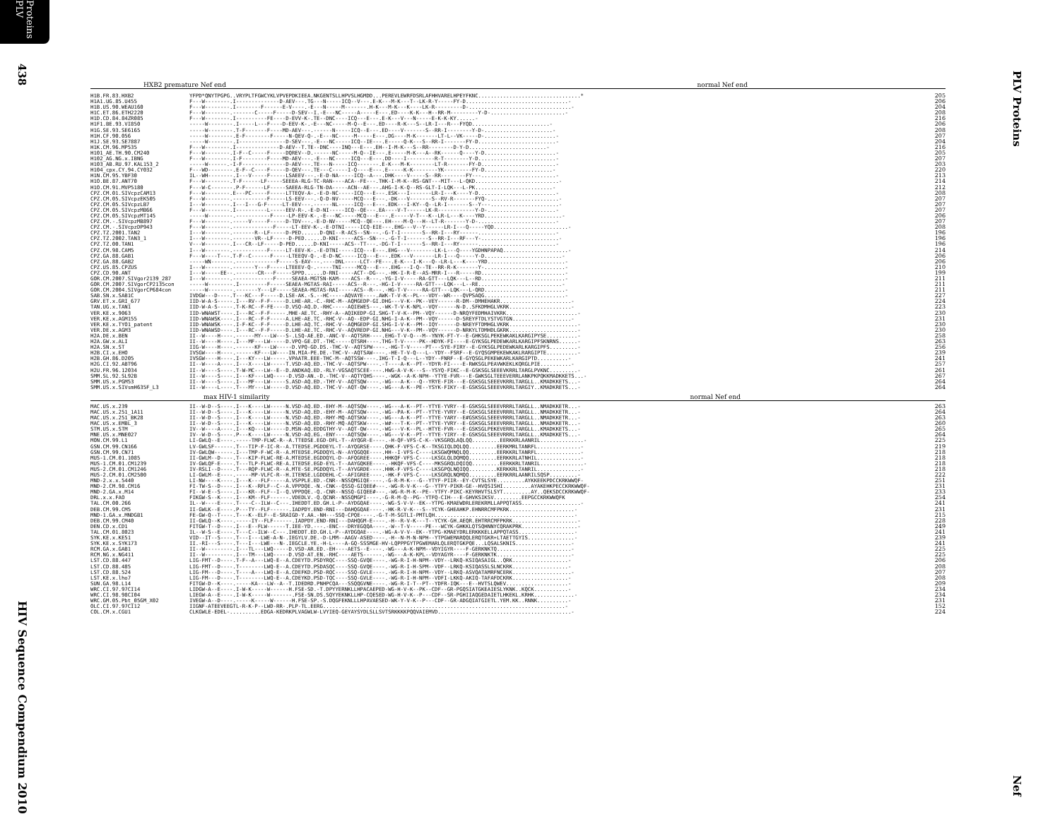PLV Proteins
438
HIV Sequence Compendium 2010
PLV Proteins
Nef
HXB2 premature Nef end normal Nef end
| H1B.FR.83.HXB2 | YFPD*QNYTPGPG..VRYPLTFGWCYKLVPVEPDKIEEA.NKGENTSLLHPVSLHGMDD...PEREVLEWRFDSRLAFHHVARELHPEYFKNC.................................* | 205 |
| H1A1.UG.85.U455 | F---W--------.I--------------D-AEV---.TG---N-----ICQ--V---.E-K---M-K---T--LK-R-Y-----FY-D.................................- | 206 |
| H1B.US.90.WEAU160 | F---W--------.I--------F------E-V----.-E---N-----M-------.H-K---M-K---K----LK-R---------D-.................................- | 204 |
| H1C.ET.86.ETH2220 | F---W--------.-------C-----F-----D-SEV--I.-E---NC-----A-----E---.ED----K-K---H--RR-M---------Y-D-........................- | 208 |
| H1D.CD.84.84ZR085 | F---W--------.I----------FE----D-EVV-K-.TE--DNC----ICQ---E---.E-K---V---N-----E-K-K-KY......- | 216 |
| H1F1.BE.93.VI850 | -----W--------.I-----L---F----D-EEV-K-.-E---NC-----M-Q--E---.ED----R-K---S--LR-I---R---FYQD.........................- | 206 |
| H1G.SE.93.SE6165 | -----W--------.T-F-------F----MD-AEV---.------N-----ICQ--E---.ED----V-------S--RR-I--------Y-D-......................- | 208 |
| H1H.CF.90.056 | -----W--------.E-F--------F-----N-QEV-Q-.-E---NC-----M-----E---.DG----M-K-------LT-L--VK-----D-.......................- | 207 |
| H1J.SE.93.SE7887 | -----W--------.I---------------D-SEV---.-E---NC-----ICQ--IE---.E-----Q-K---S--RR-I-------FY-D.........................- | 204 |
| H1K.CM.96.MP535 | F---W--------.I--------------D-AEV--T.TE--DNC----INQ---E---.EH--I-M-K---S--RR--------D-Y-D.........................- | 216 |
| H101_AE.TH.90.CM240 | F---W--------.I-F--C-----F-----DQREV--D.------NC-----M-Q--IE---.E-----M-K---A--RK------Q----Y-D.......................- | 205 |
| H102_AG.NG.x.IBNG | F---W--------.I-F--------F----MD-AEV---.-E---NC-----ICQ---E---.DD----I---------R-T--------Y-D.........................- | 207 |
| H103_AB.RU.97.KAL153_2 | -----W------.-I-F--------------D-AEV---.TE---N-----ICQ-------.E-K---M-K--------LT-R-------FY-D........................- | 203 |
| H104_cpx.CY.94.CY032 | F---WD--------.E-F--C----F-----D-QEV---.TE---C-----I-Q----E---.E-----K-K--------YK---------FY-D......................- | 220 |
| H1N.CM.95.YBF30 | IL--WH--------.I---V-----F-----LSAEEV---.-E-D-NA-----ICQ--A---.DHK----V-----S--RR--------FY---........................- | 213 |
| H1O.BE.87.ANT70 | F---W--------.T-F------LF-----SEEEA-RLG-TC-RAN----ACA--FE---.THK-I-M-K--RS-GNT---MIT---L-QKD...........................- | 214 |
| H1O.CM.91.MVP5180 | F---W-C-------.P-F------LF-----SAEEA-RLG-TN-DA-----ACN--AE---.AHG-I-K-Q--RS-GLT-I-LQK---L-PK.........................- | 212 |
| CPZ.CM.01.SIVcpzCAM13 | F---W--------.E---PC-----F-----LTTEQV-A-.-E-D-NC-----ICQ---E---.ESK---I-------LR-I---K----Y-D.........................- | 208 |
| CPZ.CM.05.SIVcpzEK505 | F---W--------.-----------F-----LS-EEV---.-Q-D-NV-----MCQ---E---.-DK---V-------S--RV-R-------FYQ-.......................- | 207 |
| CPZ.CM.05.SIVcpzLB7 | I---W--------.I---I---G-F-----LT-EEV---.------NL-----ICQ---E---.EDK---I-KY--Q--LR-I-------S--Y---......................- | 207 |
| CPZ.CM.05.SIVcpzMB66 | F---W--------.I----------L-----EEV-R-.-E-D-NI-----ICQ--QE---.EA----V-T------LK-R------------Y-D-......................- | 207 |
| CPZ.CM.05.SIVcpzMT145 | -----W--------.-----------F-----LP-EEV-K-.-E---NC-----MCQ---E---.E-----V-T---K--LR-L---K----YRD.........................- | 206 |
| CPZ.CM.-.SIVcpzMB897 | F---W--------.-----V-----F-----D-TDV---.-E-D-NV-----MCQ--QE---.EH----M-Q---H--LT-R-------Y-D-.........................- | 207 |
| CPZ.CM.-.SIVcpzDP943 | F---W--------.-------------F-----LT-EEV-K-.-E-DTNI-----ICQ-EIE---.EHG---V--Y------LR-I---Q-----YQD........................- | 208 |
| CPZ.TZ.2001.TAN2 | I---W--------.-------R--LF-----D-PED......D-QNI--R-ACS--SN---.-G-T-I-------S--RR-I---RY------.........................- | 196 |
| CPZ.TZ.2002.TAN3_1 | I---W--------.-------VR--LF-----D-PED......D-KNI-----ACS--SN---.-G-T-I-------S--RR-I---RF---Y-.........................- | 196 |
| CPZ.TZ.00.TAN1 | V---W--------.I---CR--LF-----D-PED......D-KNI-----ACS--TT---.-DG-T-I-------S--RR-I---RY------.........................- | 196 |
| CPZ.CM.98.CAM5 | I---W--------.-----------F-----LT-EEV-K-.-E-DTNI-----ICQ---E---.EHG---V--------LK-L---Q----YGDHNPAPAQ.....................- | 214 |
| CPZ.GA.88.GAB1 | F---W----T---.T-F--C------F-----LTEEQV-Q-.-E-D-NC-----ICQ---E---.EDK---V-------LR-I---Q-----Y-D.........................- | 206 |
| CPZ.GA.88.GAB2 | -----WN-------.-------------F-----S-EAV---.----DNL-----LCT--FE---.E-K---I-K---Q--LR-L---K----YRD.........................- | 206 |
| CPZ.US.85.CPZUS | I---W--------.-------Y---F-----LTEEEV-Q-.-----TNI-----MCQ---E---.EHG---I-Q--TE--RR-R-K-------Y-..........................- | 210 |
| CPZ.CD.90.ANT | I---W-----EE--.-------CR---F-----SPPD......D-RNI-----ACT--DG---.-HK-I-R-E--AS-MRR-I---R-----RD...........................- | 199 |
| GOR.CM.2007.SIVgor2139_287 | I---W--------.-------------F-----SEAEA-MGTSN-KAM----ACS--R---.-YG-I-V-----RA-GTT---LQK---L--RD...........................- | 211 |
| GOR.CM.2007.SIVgorCP2135con | -----W--------.I---------F-----SEAEA-MGTAS-RAI-----ACS--R---.-HG-I-V-----RA-GTT---LQK---L--RE...........................- | 211 |
| GOR.CM.2004.SIVgorCP684con | -----W--------.-------Y---LF-----SEAEA-MGTAS-RAI-----ACS--R---.-HG-T-V-----RA-GTT---LQK---L-QRD..........................- | 211 |
| SAB.SN.x.SAB1C | IVDGW---D----.T---KC---F-----D.LSE-AK.-S.--HC-----AQVAYE----.AWK-T-V-K--PL---VDY--WR----QVPSAQG..........................- | 227 |
| GRV.ET.x.GRI_677 | IID-W-A-S-----.I---RV--F-F-----D.LHE-AR.-C.-RHC-M--AQMGEDP-GI.DHG---V-K--PK--VEY------R-DM--DMHEHAKR.......................- | 224 |
| TAN.UG.x.TAN1 | IID-W-A-S-----.T-K-RC--F-FE----D.VSQ-AQ.D.-RHC-----AQIEWES---.-WK-T-V-K-NPL--VQY------N-D..SFKDMHGLVKRK....................- | 223 |
| VER.KE.x.9063 | IID-WNAWST----.I---RC--F-F-----.MHE-AE.TC.-RHY-A--AQIKEDP-GI.SHG-T-V-K--PM--VQY------D-NRQYFEDMHAIVKRK.......................- | 230 |
| VER.KE.x.AGM155 | IID-WNAWSK----.I---RC--F-F-----A.LHE-AE.TC.-RHC-V--AQ--EDP-GI.NHG-I-A-K--PM--VQY------D-SREYFTDLYSTVGTGN...................- | 231 |
| VER.KE.x.TYO1_patent | IID-WNAWSK----.I-F-KC--F-F-----D.LHE-AQ.TC.-RHC-V--AQMGEDP-GI.SHG-I-V-K--PM--IQY------D-NREYFTDMHGLVKRK......................- | 230 |
| VER.DE.x.AGM3 | IID-WNAWSD----.I---RC--F-F-----D.LHE-AE.TC.-RHC-V--AQVREDP-GI.NHG---V-K--PM--VQY------D-NRKYLTDMHDLGKRK......................- | 230 |
| H2A.DE.x.BEN | II--W----H----.------MY---LW---S-.LSQ-AE.ED.-ANC-V--AQTSRH----.EHG-T-V-Q---M--YNYK-FT-Y--E-GHKSGLPEKEWKAKLKARGIPYSE..........- | 258 |
| H2A.GW.x.ALI | II--W----H----.I---MF---LW-----D.VPQ-GE.DT.-THC-----QTSRH----.THG-T-V-----PK--HDYK-FI----E-GYKSGLPEDEWKARLKARGIPFSKNRNS......- | 263 |
| H2A.SN.x.ST | IIG-W----H----.------KF---LW-----D.VPQ-GD.DS.-THC-V--AQTSPW----.-HG-T-V-----PT---SYE-FIRY--E-GYKSGLPEDEWKARLKARGIPFS.........- | 256 |
| H2B.CI.x.EHO | IVSGW----H----.------KF---LW----IN.MIA-PE.DE.-THC-V--AQTSAW----.-HE-T-V-Q---L--YDY--FSRF--E-GYQSGMPEKEWKAKLRARGIPTE..........- | 239 |
| H2B.GH.86.D205 | IVSGW----H----.I---KY---LW-----.VPAATR.EEE-THC-M--AQTSSW----.IHG-T-I-Q---L--YDY--FNRF--E-GYQSGLPEKEWKARLKARGIPTD..........- | 241 |
| H2G.CI.92.ABT96 | II--W----A----.I---X----LW-----T.VSD-AQ.ED.-THC-V--AQTSPW----.-T----A-K--PT--YDYR-FI----E-RWKSGLPEAVWKEKLKQRGLPIE..........- | 257 |
| H2U.FR.96.12034 | II--W----S----.T-W-MC---LW--E--D.ANDKAQ.ED.-RLY-VGSAQTSCEE----.HWG-A-V-K---S--YSYQ-FIKC--E-GSKSGLSEEEVKRRLTARGLPVKNC.........- | 261 |
| SMM.SL.92.SL92B | II--W----S----.I---KF---LWQ-----D.VSD-AN.-D.-THC-V--AQTYQHS----.-WGK--A-K-NPH--YTYE-FVR---E-GWKSGLTEEEVERRLANKPKPQKKMADKKETS...- | 267 |
| SMM.US.x.PGM53 | II--W----S----.I---MF---LW-----S.ASD-AQ.ED.-THY-V--AQTSQW----.-WG---A-K---Q--YRYE-FIR---E-GSKSGLSEEEVKRRLTARGLL..KMADKKETS...- | 264 |
| SMM.US.x.SIVsmH635F_L3 | II--W----L----.T---MY---LW-----D.VSD-AQ.ED.-THC-V--AQT-QW----.-WG---A-K--PE--YSYK-FIKY--E-GSKSGLSEEEVKRRLTARGIY..KMADKRETS...- | 264 |
max HIV-1 similarity normal Nef end
| MAC.US.x.239 | II--W-D--S----.I---K----LW-----N.VSD-AQ.ED.-EHY-M--AQTSQW----.-WG---A-K--PT--YTYE-YVRY--E-GSKSGLSEEEVRRRLTARGLL..NMADKKETR...- | 263 |
| MAC.US.x.251_1A11 | II--W-D--S----.I---K----LW-----N.VSD-AQ.ED.-EHY-M--AQTSQW----.-WG--PA-K--PT--YTYE-YVRY--E-GSKSGLSEEEVRRRLTARGLL..NMADKKETR...- | 264 |
| MAC.US.x.251_BK28 | II--W-D--S----.I---K----LW-----N.VSD-AQ.ED.-RHY-MQ-AQTSKW----.-WG---A-K--PT--YTYE-YARY--E#GSKSGLSEEEVRRRLTARGLL..NMADKKETR...- | 263 |
| MAC.US.x.EMBL_3 | II--W-D--S----.I---K----LW-----N.VSD-AQ.ED.-RHY-MQ-AQTSKW----.-W#---T-K--PT--YTYE-YVRY--E-GSKSGLSEEEVRRRLTARGLL..NMADKKETR...- | 260 |
| STM.US.x.STM | IV--W----A----.I---KQ---LW-----D.MSN-AQ.EDDGTHY-V--AQT-QW----.-WG---V-K--PL--HTYE-FVR---E-GSKSGLPEKEVERRLTARGLL..KMADKKETS...- | 265 |
| MNE.US.x.MNE027 | IV--W-D--S----.P---K----LW-----N.VSD-AQ.EG.-ENY----AQTSQW----.-WG---V-K--PT--YTYE-YIRY--E-GSKSGLSEEEVRRRLTARGLL..KMADKKETS...- | 264 |
| MON.CM.99.L1 | LI-GWLQ--E----.-----TMP-FLWC-R--A.TTEDSE.EGD-DFL-T--AYQGR-E----.-H-QF-VFS-C-K--VKSGRQLAQLQQ.........EERKKRLAANRIL..............- | 225 |
| GSN.CM.99.CN166 | LV-GWLSF------.T---TIP-F-IC-R--A.TTEDSE.PGDDEYL-T--AYQGRSE----.QHK-F-VFS-C-K--TKSGIQLDQLQQ.........EERKMRLTANRFL..............- | 219 |
| GSN.CM.99.CN71 | IV-GWLQW------.I---TMP-F-WC-R--A.MTEDSE.PGDDQYL-N--AYQGQQE----.HH--I-VFS-C----LKSGWQMNQLQQ.........EERKKRLTANRFL..............- | 218 |
| MUS-1.CM.01.1085 | II-GWLM--D----.T---KIP-FLWC-RE-A.MTEDSE.EGDDQYL-D--AFQGREE----.HHKQF-VFS-C----LKSGLQLDQMQQ.........EERKKRLATNHIL..............- | 218 |
| MUS-1.CM.01.CM1239 | IV-GWLQF-E----.T---TLP-FLWC-RE-A.ITEDSE.EGD-EYL-T--AAYGQKEE----.-HKQF-VFS-C----MKSGRQLDQIQQ.........EERKKRLTANRIL..............- | 218 |
| MUS-2.CM.01.CM1246 | IV-RSLI--D----.T---RQP-FLWC-R--A.MTE-SE.PGDDQYL-T--AYVGRDE----.HHK-F-VFS-C----LKSGPQLNQIQQ.........KERKKRLTANRIL..............- | 218 |
| MUS-2.CM.01.CM2500 | LI-GWLM--E----.-----MP-VLFC-R--H.ITENSE.LGDDEHL-C--AFIGREE----.-HK-F-VFS-C----LKSGRQLNQMQQ.........EERKRRLAANRILSQSP.........- | 222 |
| MND-2.x.x.5440 | LI-NW----K----.I---K---FLF-----A.VSPPLE.ED.-CNR--NSSQMGIQE----.-G-R-M-K---G--YTYF-PIIR--EY-CVTSLSYE.........AYKKEEKPDCCKRKWWQF- | 251 |
| MND-2.CM.98.CM16 | FI-TW-S--D----.I---K--RFLF--C--A.VPPDQE.-N.-CNK--QSSQ-GIQEE#---.-WG-R-V-K---G--YTFY-PIKR-GE--HVQSISHI.........AYAKEHKPECCKRKWWQF- | 231 |
| MND-2.GA.x.M14 | FI--W-E--S----.I---KR--FLF--I--Q.VPPDQE.-Q.-CNR--NSSQ-GIQEE#---.-WG-R-M-K--PE--YTFY-PIKC-KEYRHVTSLSYT.........AY..QEKSDCCKRKWWQF- | 233 |
| DRL.x.x.FAO | FIKGW-S--K----.I---KM--FLF------.VDEDLV.-Q.QCNR--NSSQMGPI----.-G-R-M-Q--PG--YTFQ-CIH---E-GHVKSIKSV.........EEPGCCKRKWWQFK | 254 |
| TAL.CM.00.266 | IL--W----E----.T----C--ILW--C---.IHEDDT.ED.GH.L-P--AYDGQAE----.-WG-S-V-V--EK--YTPG-KMAEWDRLEREKRMLLAPPQTASS...................- | 241 |
| DEB.CM.99.CM5 | II-GWLK--E----.P---TY--FLF------.IADPDY.END-RNI---DAHQGQAE----.-HK-R-V-K---S--YCYK-GHEAHKP.EHNRRCMFPKRK.....................- | 231 |
| MND-1.GA.x.MNDGB1 | FE-GW-Q--T----.T---K--ELF--E-SRAIGD-Y.AA.-NH---SSQ-CPQE----.-G-T-M-SGTLI-PMTLQH.............................................- | 215 |
| DEB.CM.99.CM40 | II-GWLQ--K----.-----IY--FLF------.IADPDY.END-RNI---DAHQGM-E----.-H--R-V-K---T--YCYK-GH.AEQR.EHTRRCMFPKRK.....................- | 228 |
| DEN.CD.x.CD1 | FITGW-T--D----.I---E--FLW------T.IEE-YD.---.-ENC---DRYEGQQA----.-W--T-V-----PE---WCYK-GHKKLQTSQHNNYCQRAKPRK..................- | 249 |
| TAL.CM.01.8023 | IL--W-S--E----.T---C--ILW--C---.IHEDDT.ED.GH.L-P--AYDGQAE----.-WG-A-V-V--EK--YTPG-KMAEYDRLERKKKELLAPPQTASS..................- | 241 |
| SYK.KE.x.KE51 | VID--IT--S----.T---I---LWE-A-N-.IEGYLV.DE.-D-LMM--AAGV-ASED----.-H--N-M-N-NPH--YTPGWEMARQQLERQTGKR+LTAETTGYIS...............- | 239 |
| SYK.KE.x.SYK173 | II.-RI---S----.T---I---LWE---N-.IEGCLE.YE.-H-L----A-GQ-SSSMGE-HV-LQPPPGYTPGWEMARLQLERQTGKPQE...LQSALSKNIS..................- | 241 |
| RCM.GA.x.GAB1 | II--W---------.I---TL---LWQ-----D.VSD-AR.ED.-EH----AETS--E----.-WG---A-K-NPM--VDYIGYR----F-GERKNKTQ........................- | 225 |
| RCM.NG.x.NG411 | II--W---------.I---TM---LWQ-----D.VSD-AT.EN.-RHC----AETS------.-WG---A-K-KPL--VDYAGYR----F-GERKNKTK........................- | 225 |
| LST.CD.88.447 | LIG-FMT--D----.T-F--A---LWQ-E--A.CDEYTD.PSDYRQC----SSQ-GVQE----.-WG-R-I-H-NPM--VDY--LRKQ-KSIQASAIGL..QRK..................- | 206 |
| LST.CD.88.485 | LIG-FMT--D----.T--------LWQ-E--A.CDEYTD.PSDASQC----SSQ-GVQE----.-WG-R-I-H-SPM--VDF--LRKQ-KSIQASSLSLNCKRK..................- | 208 |
| LST.CD.88.524 | LIG-FM---D----.T----A---LWQ-E--A.CDEFKD.PSD-RQC----SSQ-GVLE----.-WG-R-I-H-NPM--VDY--LRKQ-ASVQATAMRFNCERK...................- | 207 |
| LST.KE.x.lho7 | LIG-FM---D----.T--------LWQ-E--A.CDEYKD.PSD-TQC----SSQ-GVLE----.-WG-R-I-H-NPM--VDFI-LKKQ-AKIQ-TAFAFDCKRK..................- | 208 |
| SUN.GA.98.L14 | FITGW-D--K----.-----KA---LW--A--T.IDEDRD.PNHPCQA---SSQQGVNE----.-WG-R-I-T--PT--YDFR-IQK---E--HVTSLQWEV....................- | 209 |
| WRC.CI.97.97CI14 | LIDGW-A--E----.I-W-K-----W------H.FSE-SD.-T.DPYYERNKLLHPACAEPED-WG-H-V-K--PK--CDF--GR-PGQSIATGKEAIESLYKNK..KQCK...........- | 234 |
| WRC.CI.98.98CI04 | LIEGW-A--E----.I-W-K-----W-------.FSE-SN.DS.SQYYEKNKLLHP-CQESED-WG-H-V-K--P---CDF--SR-PGHIIAQGEDAIETLHKEKL.KRHK.............- | 234 |
| WRC.GM.05.Pbt_05GM_X02 | IVEGW-A--D----.-----K-----W------H.FSE-SP.-S.DQGFEKNLLLHPAVAESED-WK-Y-V-K--P---CDF--GR-ADGQIATGIETL.YEM.KK..RNNK..........- | 231 |
| OLC.CI.97.97CI12 | IIGNF-ATEEVEEGTL-R-K-P--LWD-RR-.PLP-TL.EERG..............................................................................- | 152 |
| COL.CM.x.CGU1 | CLKGWLE-EDEL-..........EDGA-KEDRKPLVAGWLW-LVYIEQ-GEYAYSYDLSLLSVTSRKKKKPQQVAIEMVD...........................................- | 224 |